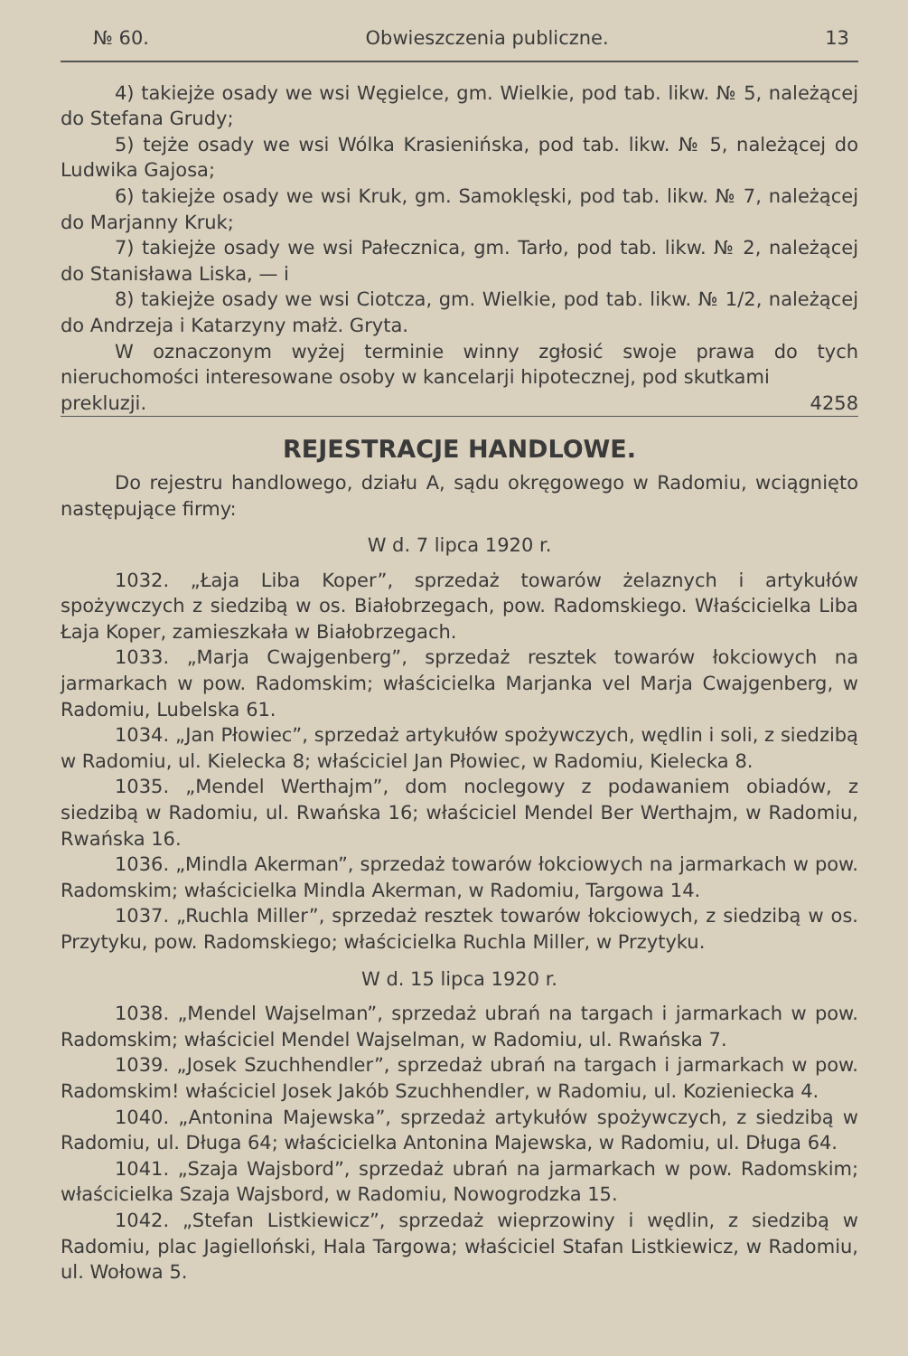№ 60. Obwieszczenia publiczne. 13
4) takiejże osady we wsi Węgielce, gm. Wielkie, pod tab. likw. № 5, należącej do Stefana Grudy;
5) tejże osady we wsi Wólka Krasienińska, pod tab. likw. № 5, należącej do Ludwika Gajosa;
6) takiejże osady we wsi Kruk, gm. Samoklęski, pod tab. likw. № 7, należącej do Marjanny Kruk;
7) takiejże osady we wsi Pałecznica, gm. Tarło, pod tab. likw. № 2, należącej do Stanisława Liska, — i
8) takiejże osady we wsi Ciotcza, gm. Wielkie, pod tab. likw. № 1/2, należącej do Andrzeja i Katarzyny małż. Gryta.
W oznaczonym wyżej terminie winny zgłosić swoje prawa do tych nieruchomości interesowane osoby w kancelarji hipotecznej, pod skutkami
prekluzji. 4258
REJESTRACJE HANDLOWE.
Do rejestru handlowego, działu A, sądu okręgowego w Radomiu, wciągnięto następujące firmy:
W d. 7 lipca 1920 r.
1032. „Łaja Liba Koper”, sprzedaż towarów żelaznych i artykułów spożywczych z siedzibą w os. Białobrzegach, pow. Radomskiego. Właścicielka Liba Łaja Koper, zamieszkała w Białobrzegach.
1033. „Marja Cwajgenberg”, sprzedaż resztek towarów łokciowych na jarmarkach w pow. Radomskim; właścicielka Marjanka vel Marja Cwajgenberg, w Radomiu, Lubelska 61.
1034. „Jan Płowiec”, sprzedaż artykułów spożywczych, wędlin i soli, z siedzibą w Radomiu, ul. Kielecka 8; właściciel Jan Płowiec, w Radomiu, Kielecka 8.
1035. „Mendel Werthajm”, dom noclegowy z podawaniem obiadów, z siedzibą w Radomiu, ul. Rwańska 16; właściciel Mendel Ber Werthajm, w Radomiu, Rwańska 16.
1036. „Mindla Akerman”, sprzedaż towarów łokciowych na jarmarkach w pow. Radomskim; właścicielka Mindla Akerman, w Radomiu, Targowa 14.
1037. „Ruchla Miller”, sprzedaż resztek towarów łokciowych, z siedzibą w os. Przytyku, pow. Radomskiego; właścicielka Ruchla Miller, w Przytyku.
W d. 15 lipca 1920 r.
1038. „Mendel Wajselman”, sprzedaż ubrań na targach i jarmarkach w pow. Radomskim; właściciel Mendel Wajselman, w Radomiu, ul. Rwańska 7.
1039. „Josek Szuchhendler”, sprzedaż ubrań na targach i jarmarkach w pow. Radomskim! właściciel Josek Jakób Szuchhendler, w Radomiu, ul. Kozieniecka 4.
1040. „Antonina Majewska”, sprzedaż artykułów spożywczych, z siedzibą w Radomiu, ul. Długa 64; właścicielka Antonina Majewska, w Radomiu, ul. Długa 64.
1041. „Szaja Wajsbord”, sprzedaż ubrań na jarmarkach w pow. Radomskim; właścicielka Szaja Wajsbord, w Radomiu, Nowogrodzka 15.
1042. „Stefan Listkiewicz”, sprzedaż wieprzowiny i wędlin, z siedzibą w Radomiu, plac Jagielloński, Hala Targowa; właściciel Stafan Listkiewicz, w Radomiu, ul. Wołowa 5.